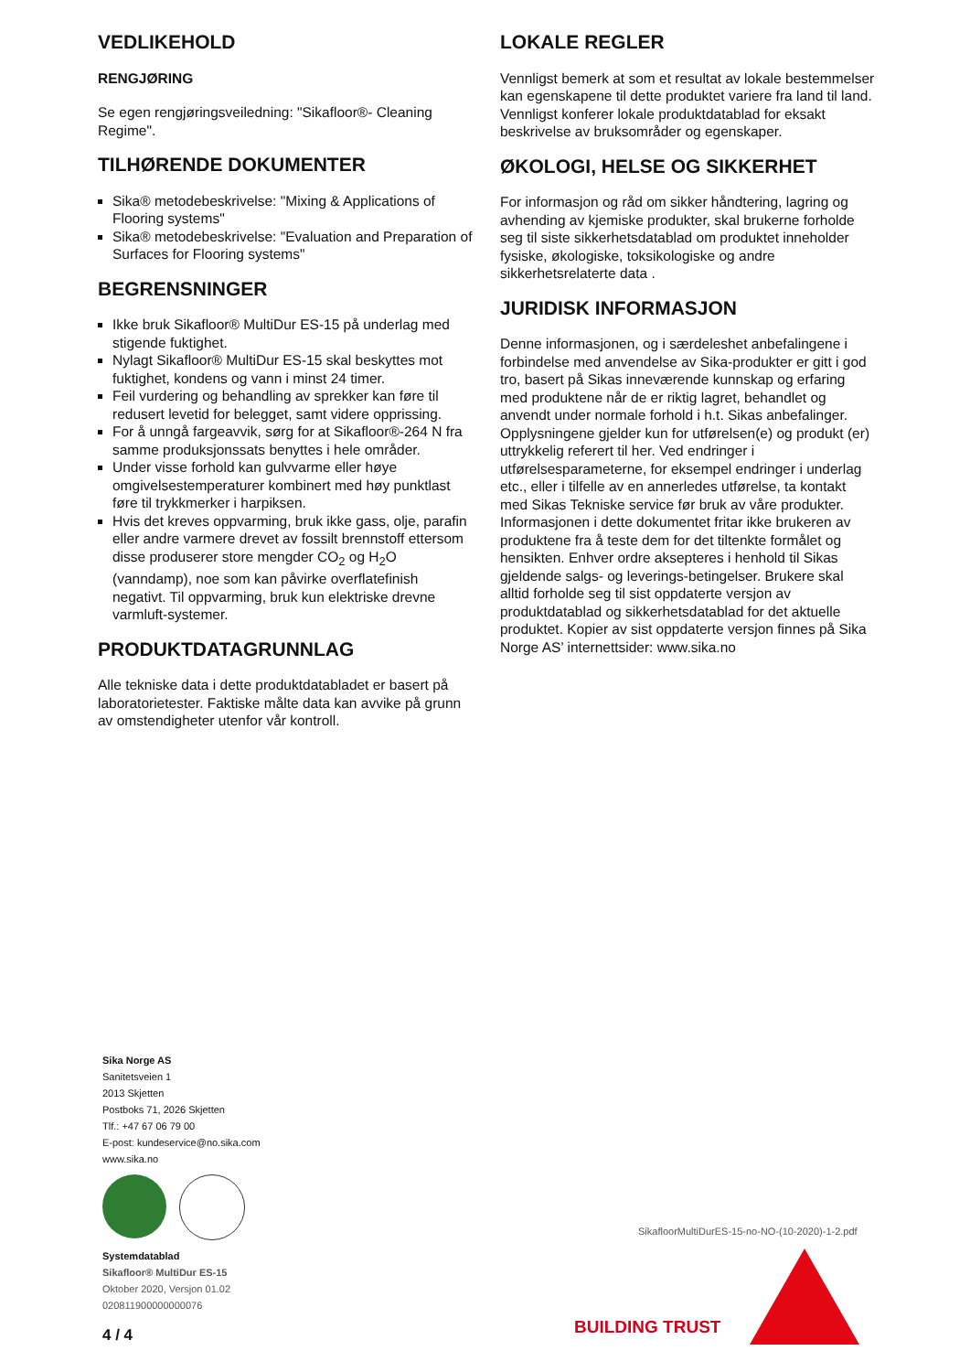VEDLIKEHOLD
RENGJØRING
Se egen rengjøringsveiledning: "Sikafloor®- Cleaning Regime".
TILHØRENDE DOKUMENTER
Sika® metodebeskrivelse: "Mixing & Applications of Flooring systems"
Sika® metodebeskrivelse: "Evaluation and Preparation of Surfaces for Flooring systems"
BEGRENSNINGER
Ikke bruk Sikafloor® MultiDur ES-15 på underlag med stigende fuktighet.
Nylagt Sikafloor® MultiDur ES-15 skal beskyttes mot fuktighet, kondens og vann i minst 24 timer.
Feil vurdering og behandling av sprekker kan føre til redusert levetid for belegget, samt videre opprissing.
For å unngå fargeavvik, sørg for at Sikafloor®-264 N fra samme produksjonssats benyttes i hele områder.
Under visse forhold kan gulvvarme eller høye omgivelsestemperaturer kombinert med høy punktlast føre til trykkmerker i harpiksen.
Hvis det kreves oppvarming, bruk ikke gass, olje, parafin eller andre varmere drevet av fossilt brennstoff ettersom disse produserer store mengder CO<sub>2</sub> og H<sub>2</sub>O (vanndamp), noe som kan påvirke overflatefinish negativt. Til oppvarming, bruk kun elektriske drevne varmluft-systemer.
PRODUKTDATAGRUNNLAG
Alle tekniske data i dette produktdatabladet er basert på laboratorietester. Faktiske målte data kan avvike på grunn av omstendigheter utenfor vår kontroll.
LOKALE REGLER
Vennligst bemerk at som et resultat av lokale bestemmelser kan egenskapene til dette produktet variere fra land til land. Vennligst konferer lokale produktdatablad for eksakt beskrivelse av bruksområder og egenskaper.
ØKOLOGI, HELSE OG SIKKERHET
For informasjon og råd om sikker håndtering, lagring og avhending av kjemiske produkter, skal brukerne forholde seg til siste sikkerhetsdatablad om produktet inneholder fysiske, økologiske, toksikologiske og andre sikkerhetsrelaterte data .
JURIDISK INFORMASJON
Denne informasjonen, og i særdeleshet anbefalingene i forbindelse med anvendelse av Sika-produkter er gitt i god tro, basert på Sikas inneværende kunnskap og erfaring med produktene når de er riktig lagret, behandlet og anvendt under normale forhold i h.t. Sikas anbefalinger. Opplysningene gjelder kun for utførelsen(e) og produkt (er) uttrykkelig referert til her. Ved endringer i utførelsesparameterne, for eksempel endringer i underlag etc., eller i tilfelle av en annerledes utførelse, ta kontakt med Sikas Tekniske service før bruk av våre produkter. Informasjonen i dette dokumentet fritar ikke brukeren av produktene fra å teste dem for det tiltenkte formålet og hensikten. Enhver ordre aksepteres i henhold til Sikas gjeldende salgs- og leverings-betingelser. Brukere skal alltid forholde seg til sist oppdaterte versjon av produktdatablad og sikkerhetsdatablad for det aktuelle produktet. Kopier av sist oppdaterte versjon finnes på Sika Norge AS’ internettsider: www.sika.no
Sika Norge AS
Sanitetsveien 1
2013 Skjetten
Postboks 71, 2026 Skjetten
Tlf.: +47 67 06 79 00
E-post: kundeservice@no.sika.com
www.sika.no
Systemdatablad
Sikafloor® MultiDur ES-15
Oktober 2020, Versjon 01.02
020811900000000076
SikafloorMultiDurES-15-no-NO-(10-2020)-1-2.pdf
BUILDING TRUST
4 / 4